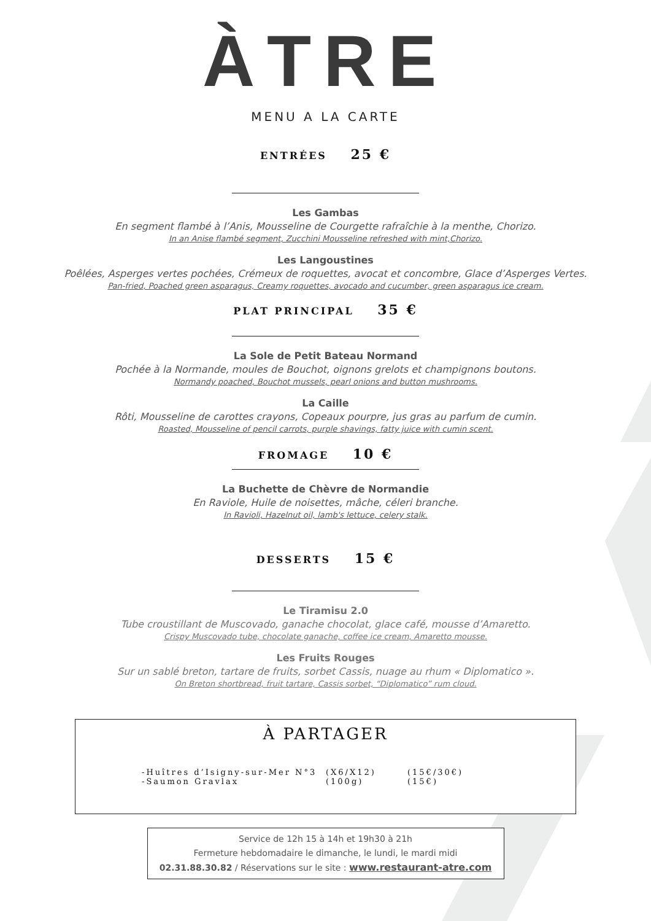ÀTRE
MENU A LA CARTE
ENTRÉES 25 €
Les Gambas
En segment flambé à l’Anis, Mousseline de Courgette rafraîchie à la menthe, Chorizo.
In an Anise flambé segment, Zucchini Mousseline refreshed with mint,Chorizo.
Les Langoustines
Poêlées, Asperges vertes pochées, Crémeux de roquettes, avocat et concombre, Glace d’Asperges Vertes.
Pan-fried, Poached green asparagus, Creamy roquettes, avocado and cucumber, green asparagus ice cream.
PLAT PRINCIPAL 35 €
La Sole de Petit Bateau Normand
Pochée à la Normande, moules de Bouchot, oignons grelots et champignons boutons.
Normandy poached, Bouchot mussels, pearl onions and button mushrooms.
La Caille
Rôti, Mousseline de carottes crayons, Copeaux pourpre, jus gras au parfum de cumin.
Roasted, Mousseline of pencil carrots, purple shavings, fatty juice with cumin scent.
FROMAGE 10 €
La Buchette de Chèvre de Normandie
En Raviole, Huile de noisettes, mâche, céleri branche.
In Ravioli, Hazelnut oil, lamb's lettuce, celery stalk.
DESSERTS 15 €
Le Tiramisu 2.0
Tube croustillant de Muscovado, ganache chocolat, glace café, mousse d’Amaretto.
Crispy Muscovado tube, chocolate ganache, coffee ice cream, Amaretto mousse.
Les Fruits Rouges
Sur un sablé breton, tartare de fruits, sorbet Cassis, nuage au rhum « Diplomatico ».
On Breton shortbread, fruit tartare, Cassis sorbet, “Diplomatico” rum cloud.
À PARTAGER
-Huîtres d’Isigny-sur-Mer N°3
(X6/X12) (15€/30€)
-Saumon Gravlax (100g) (15€)
Service de 12h 15 à 14h et 19h30 à 21h
Fermeture hebdomadaire le dimanche, le lundi, le mardi midi
02.31.88.30.82 / Réservations sur le site : www.restaurant-atre.com